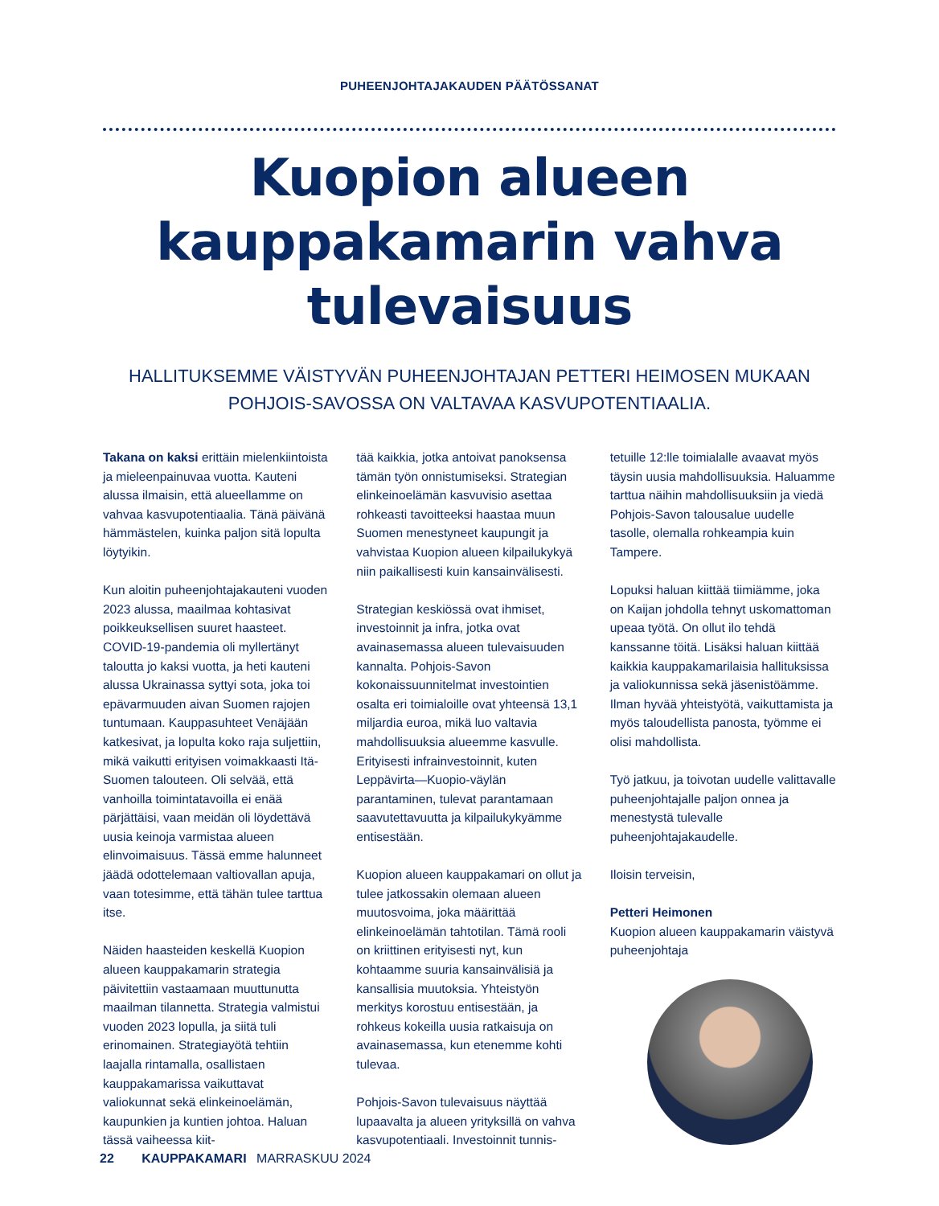PUHEENJOHTAJAKAUDEN PÄÄTÖSSANAT
Kuopion alueen kauppakamarin vahva tulevaisuus
HALLITUKSEMME VÄISTYVÄN PUHEENJOHTAJAN PETTERI HEIMOSEN MUKAAN POHJOIS-SAVOSSA ON VALTAVAA KASVUPOTENTIAALIA.
Takana on kaksi erittäin mielenkiintoista ja mieleenpainuvaa vuotta. Kauteni alussa ilmaisin, että alueellamme on vahvaa kasvupotentiaalia. Tänä päivänä hämmästelen, kuinka paljon sitä lopulta löytyikin.
Kun aloitin puheenjohtajakauteni vuoden 2023 alussa, maailmaa kohtasivat poikkeuksellisen suuret haasteet. COVID-19-pandemia oli myllertänyt taloutta jo kaksi vuotta, ja heti kauteni alussa Ukrainassa syttyi sota, joka toi epävarmuuden aivan Suomen rajojen tuntumaan. Kauppasuhteet Venäjään katkesivat, ja lopulta koko raja suljettiin, mikä vaikutti erityisen voimakkaasti Itä-Suomen talouteen. Oli selvää, että vanhoilla toimintatavoilla ei enää pärjättäisi, vaan meidän oli löydettävä uusia keinoja varmistaa alueen elinvoimaisuus. Tässä emme halunneet jäädä odottelemaan valtiovallan apuja, vaan totesimme, että tähän tulee tarttua itse.
Näiden haasteiden keskellä Kuopion alueen kauppakamarin strategia päivitettiin vastaamaan muuttunutta maailman tilannetta. Strategia valmistui vuoden 2023 lopulla, ja siitä tuli erinomainen. Strategiayötä tehtiin laajalla rintamalla, osallistaen kauppakamarissa vaikuttavat valiokunnat sekä elinkeinoelämän, kaupunkien ja kuntien johtoa. Haluan tässä vaiheessa kiit-
tää kaikkia, jotka antoivat panoksensa tämän työn onnistumiseksi. Strategian elinkeinoelämän kasvuvisio asettaa rohkeasti tavoitteeksi haastaa muun Suomen menestyneet kaupungit ja vahvistaa Kuopion alueen kilpailukykyä niin paikallisesti kuin kansainvälisesti.
Strategian keskiössä ovat ihmiset, investoinnit ja infra, jotka ovat avainasemassa alueen tulevaisuuden kannalta. Pohjois-Savon kokonaissuunnitelmat investointien osalta eri toimialoille ovat yhteensä 13,1 miljardia euroa, mikä luo valtavia mahdollisuuksia alueemme kasvulle. Erityisesti infrainvestoinnit, kuten Leppävirta—Kuopio-väylän parantaminen, tulevat parantamaan saavutettavuutta ja kilpailukykyämme entisestään.
Kuopion alueen kauppakamari on ollut ja tulee jatkossakin olemaan alueen muutosvoima, joka määrittää elinkeinoelämän tahtotilan. Tämä rooli on kriittinen erityisesti nyt, kun kohtaamme suuria kansainvälisiä ja kansallisia muutoksia. Yhteistyön merkitys korostuu entisestään, ja rohkeus kokeilla uusia ratkaisuja on avainasemassa, kun etenemme kohti tulevaa.
Pohjois-Savon tulevaisuus näyttää lupaavalta ja alueen yrityksillä on vahva kasvupotentiaali. Investoinnit tunnis-
tetuille 12:lle toimialalle avaavat myös täysin uusia mahdollisuuksia. Haluamme tarttua näihin mahdollisuuksiin ja viedä Pohjois-Savon talousalue uudelle tasolle, olemalla rohkeampia kuin Tampere.
Lopuksi haluan kiittää tiimiämme, joka on Kaijan johdolla tehnyt uskomattoman upeaa työtä. On ollut ilo tehdä kanssanne töitä. Lisäksi haluan kiittää kaikkia kauppakamarilaisia hallituksissa ja valiokunnissa sekä jäsenistöämme. Ilman hyvää yhteistyötä, vaikuttamista ja myös taloudellista panosta, työmme ei olisi mahdollista.
Työ jatkuu, ja toivotan uudelle valittavalle puheenjohtajalle paljon onnea ja menestystä tulevalle puheenjohtajakaudelle.
Iloisin terveisin,
Petteri Heimonen
Kuopion alueen kauppakamarin väistyvä puheenjohtaja
22 KAUPPAKAMARI MARRASKUU 2024